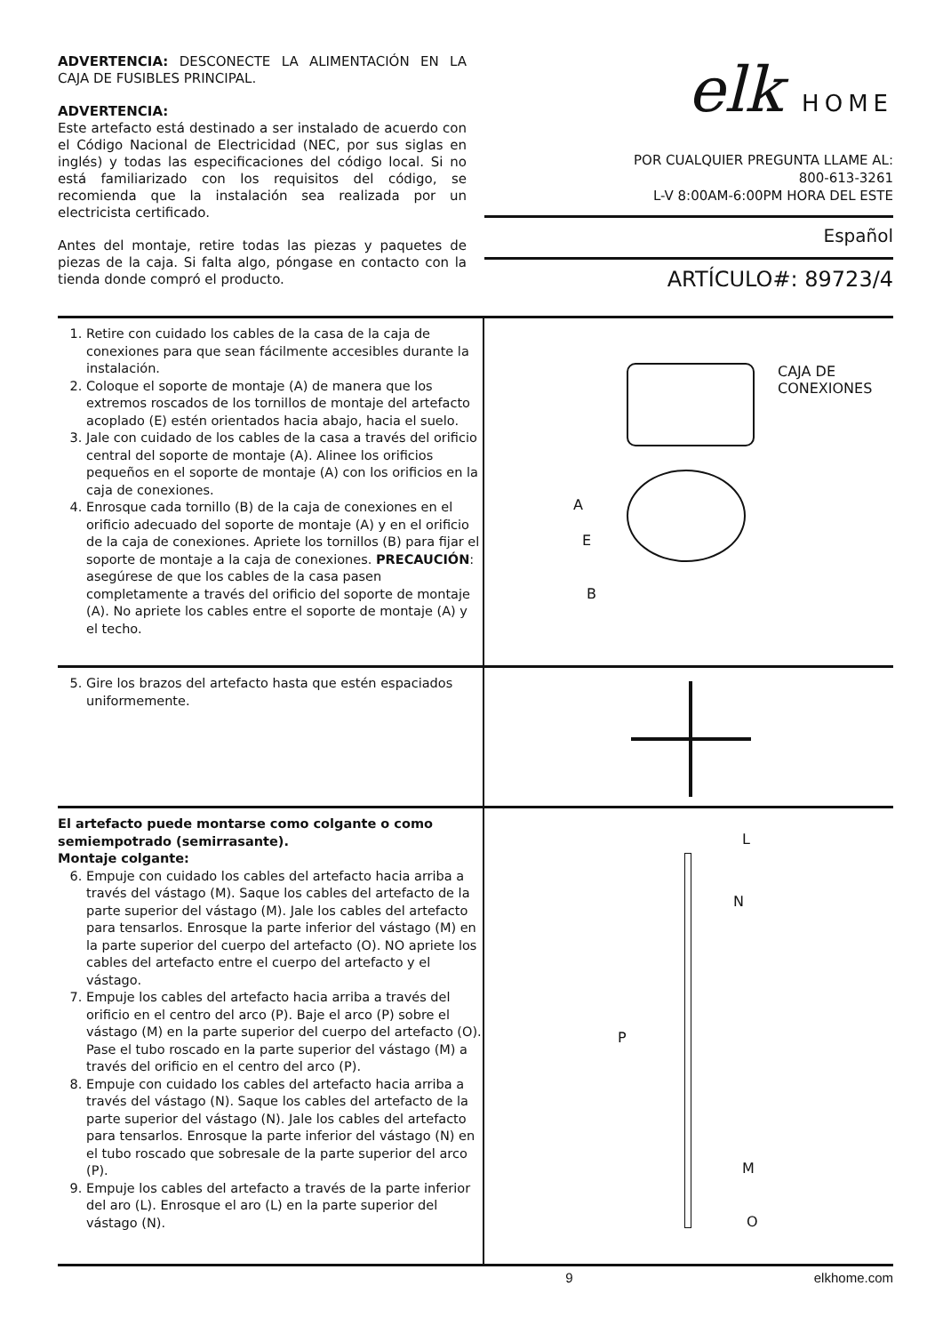ADVERTENCIA: DESCONECTE LA ALIMENTACIÓN EN LA CAJA DE FUSIBLES PRINCIPAL.
ADVERTENCIA:
Este artefacto está destinado a ser instalado de acuerdo con el Código Nacional de Electricidad (NEC, por sus siglas en inglés) y todas las especificaciones del código local. Si no está familiarizado con los requisitos del código, se recomienda que la instalación sea realizada por un electricista certificado.
Antes del montaje, retire todas las piezas y paquetes de piezas de la caja. Si falta algo, póngase en contacto con la tienda donde compró el producto.
elk HOME
POR CUALQUIER PREGUNTA LLAME AL:
800-613-3261
L-V 8:00AM-6:00PM HORA DEL ESTE
Español
ARTÍCULO#: 89723/4
1. Retire con cuidado los cables de la casa de la caja de conexiones para que sean fácilmente accesibles durante la instalación.
2. Coloque el soporte de montaje (A) de manera que los extremos roscados de los tornillos de montaje del artefacto acoplado (E) estén orientados hacia abajo, hacia el suelo.
3. Jale con cuidado de los cables de la casa a través del orificio central del soporte de montaje (A). Alinee los orificios pequeños en el soporte de montaje (A) con los orificios en la caja de conexiones.
4. Enrosque cada tornillo (B) de la caja de conexiones en el orificio adecuado del soporte de montaje (A) y en el orificio de la caja de conexiones. Apriete los tornillos (B) para fijar el soporte de montaje a la caja de conexiones. PRECAUCIÓN: asegúrese de que los cables de la casa pasen completamente a través del orificio del soporte de montaje (A). No apriete los cables entre el soporte de montaje (A) y el techo.
CAJA DE
CONEXIONES
A
E
B
5. Gire los brazos del artefacto hasta que estén espaciados uniformemente.
El artefacto puede montarse como colgante o como semiempotrado (semirrasante).
Montaje colgante:
6. Empuje con cuidado los cables del artefacto hacia arriba a través del vástago (M). Saque los cables del artefacto de la parte superior del vástago (M). Jale los cables del artefacto para tensarlos. Enrosque la parte inferior del vástago (M) en la parte superior del cuerpo del artefacto (O). NO apriete los cables del artefacto entre el cuerpo del artefacto y el vástago.
7. Empuje los cables del artefacto hacia arriba a través del orificio en el centro del arco (P). Baje el arco (P) sobre el vástago (M) en la parte superior del cuerpo del artefacto (O). Pase el tubo roscado en la parte superior del vástago (M) a través del orificio en el centro del arco (P).
8. Empuje con cuidado los cables del artefacto hacia arriba a través del vástago (N). Saque los cables del artefacto de la parte superior del vástago (N). Jale los cables del artefacto para tensarlos. Enrosque la parte inferior del vástago (N) en el tubo roscado que sobresale de la parte superior del arco (P).
9. Empuje los cables del artefacto a través de la parte inferior del aro (L). Enrosque el aro (L) en la parte superior del vástago (N).
L
N
P
M
O
9 elkhome.com